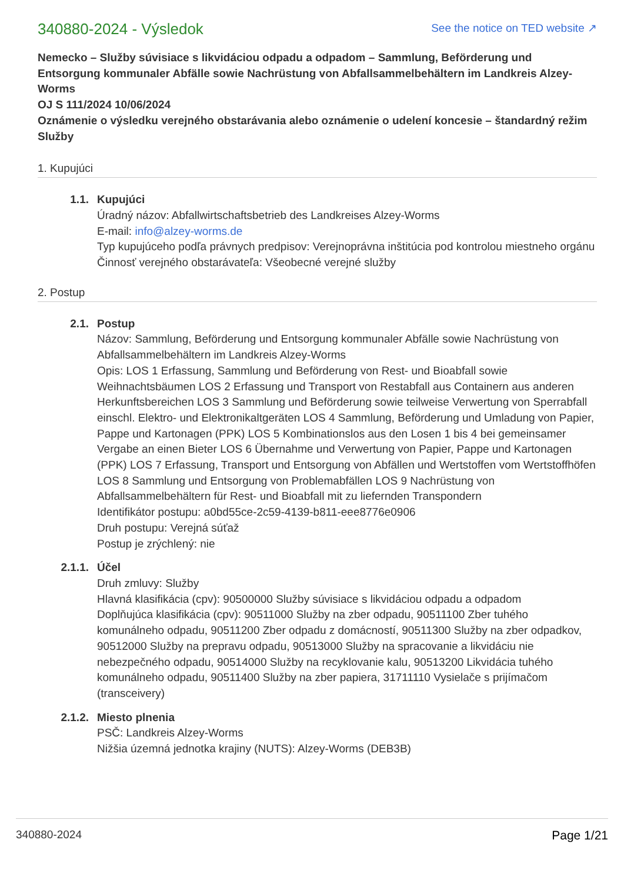340880-2024 - Výsledok
See the notice on TED website ↗
Nemecko – Služby súvisiace s likvidáciou odpadu a odpadom – Sammlung, Beförderung und Entsorgung kommunaler Abfälle sowie Nachrüstung von Abfallsammelbehältern im Landkreis Alzey-Worms
OJ S 111/2024 10/06/2024
Oznámenie o výsledku verejného obstarávania alebo oznámenie o udelení koncesie – štandardný režim
Služby
1. Kupujúci
1.1. Kupujúci
Úradný názov: Abfallwirtschaftsbetrieb des Landkreises Alzey-Worms
E-mail: info@alzey-worms.de
Typ kupujúceho podľa právnych predpisov: Verejnoprávna inštitúcia pod kontrolou miestneho orgánu
Činnosť verejného obstarávateľa: Všeobecné verejné služby
2. Postup
2.1. Postup
Názov: Sammlung, Beförderung und Entsorgung kommunaler Abfälle sowie Nachrüstung von Abfallsammelbehältern im Landkreis Alzey-Worms
Opis: LOS 1 Erfassung, Sammlung und Beförderung von Rest- und Bioabfall sowie Weihnachtsbäumen LOS 2 Erfassung und Transport von Restabfall aus Containern aus anderen Herkunftsbereichen LOS 3 Sammlung und Beförderung sowie teilweise Verwertung von Sperrabfall einschl. Elektro- und Elektronikaltgeräten LOS 4 Sammlung, Beförderung und Umladung von Papier, Pappe und Kartonagen (PPK) LOS 5 Kombinationslos aus den Losen 1 bis 4 bei gemeinsamer Vergabe an einen Bieter LOS 6 Übernahme und Verwertung von Papier, Pappe und Kartonagen (PPK) LOS 7 Erfassung, Transport und Entsorgung von Abfällen und Wertstoffen vom Wertstoffhöfen LOS 8 Sammlung und Entsorgung von Problemabfällen LOS 9 Nachrüstung von Abfallsammelbehältern für Rest- und Bioabfall mit zu liefernden Transpondern
Identifikátor postupu: a0bd55ce-2c59-4139-b811-eee8776e0906
Druh postupu: Verejná súťaž
Postup je zrýchlený: nie
2.1.1. Účel
Druh zmluvy: Služby
Hlavná klasifikácia (cpv): 90500000 Služby súvisiace s likvidáciou odpadu a odpadom
Doplňujúca klasifikácia (cpv): 90511000 Služby na zber odpadu, 90511100 Zber tuhého komunálneho odpadu, 90511200 Zber odpadu z domácností, 90511300 Služby na zber odpadkov, 90512000 Služby na prepravu odpadu, 90513000 Služby na spracovanie a likvidáciu nie nebezpečného odpadu, 90514000 Služby na recyklovanie kalu, 90513200 Likvidácia tuhého komunálneho odpadu, 90511400 Služby na zber papiera, 31711110 Vysielače s prijímačom (transceivery)
2.1.2. Miesto plnenia
PSČ: Landkreis Alzey-Worms
Nižšia územná jednotka krajiny (NUTS): Alzey-Worms (DEB3B)
340880-2024 Page 1/21